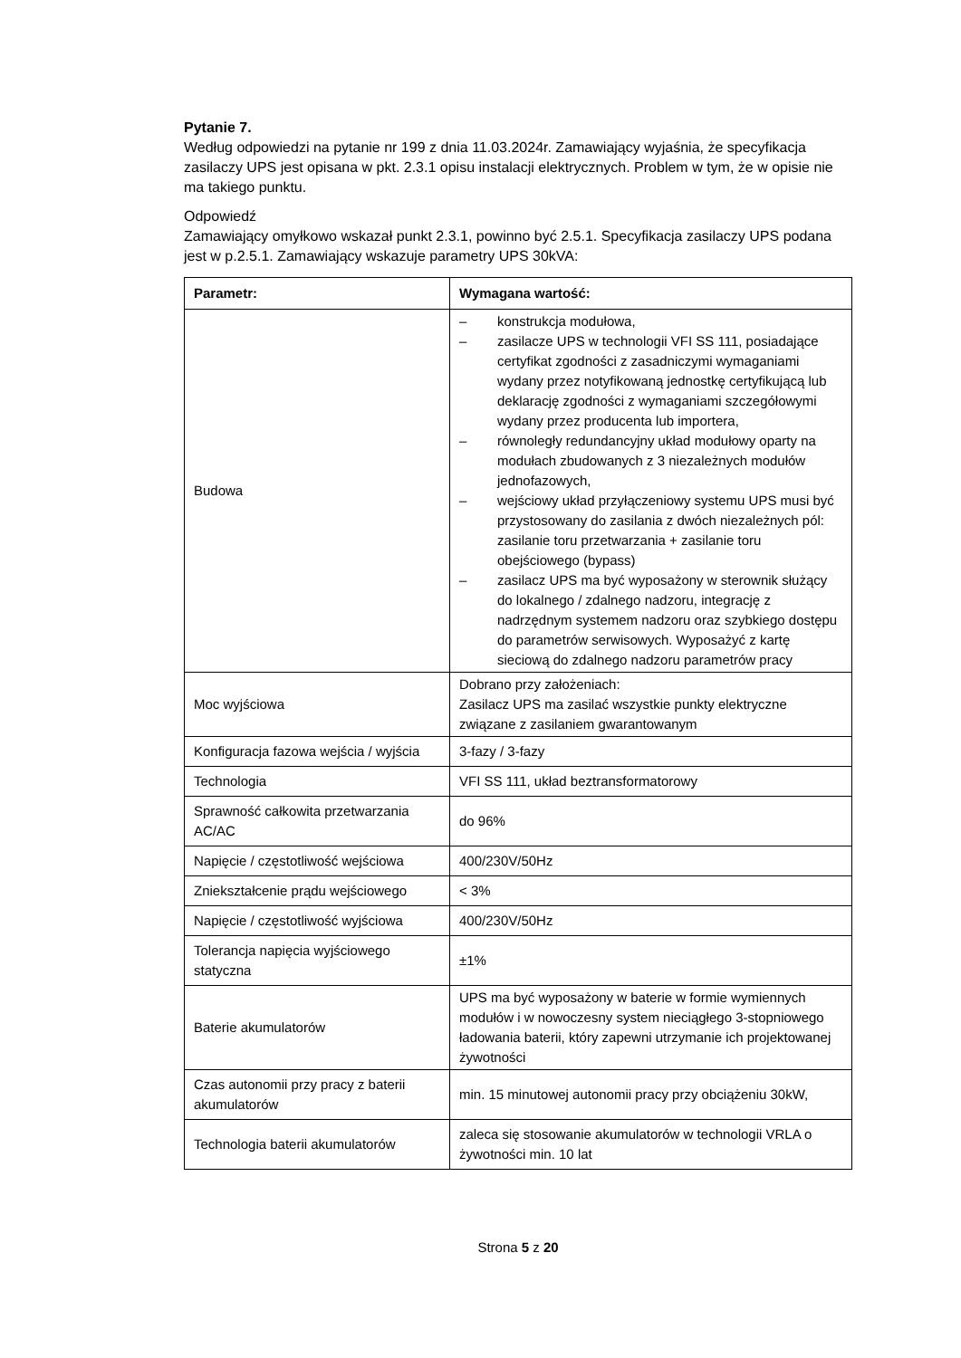Pytanie 7.
Według odpowiedzi na pytanie nr 199 z dnia 11.03.2024r. Zamawiający wyjaśnia, że specyfikacja zasilaczy UPS jest opisana w pkt. 2.3.1 opisu instalacji elektrycznych. Problem w tym, że w opisie nie ma takiego punktu.
Odpowiedź
Zamawiający omyłkowo wskazał punkt 2.3.1, powinno być 2.5.1. Specyfikacja zasilaczy UPS podana jest w p.2.5.1. Zamawiający wskazuje parametry UPS 30kVA:
| Parametr: | Wymagana wartość: |
| --- | --- |
| Budowa | – konstrukcja modułowa, – zasilacze UPS w technologii VFI SS 111, posiadające certyfikat zgodności z zasadniczymi wymaganiami wydany przez notyfikowaną jednostkę certyfikującą lub deklarację zgodności z wymaganiami szczegółowymi wydany przez producenta lub importera, – równoległy redundancyjny układ modułowy oparty na modułach zbudowanych z 3 niezależnych modułów jednofazowych, – wejściowy układ przyłączeniowy systemu UPS musi być przystosowany do zasilania z dwóch niezależnych pól: zasilanie toru przetwarzania + zasilanie toru obejściowego (bypass) – zasilacz UPS ma być wyposażony w sterownik służący do lokalnego / zdalnego nadzoru, integrację z nadrzędnym systemem nadzoru oraz szybkiego dostępu do parametrów serwisowych. Wyposażyć z kartę sieciową do zdalnego nadzoru parametrów pracy |
| Moc wyjściowa | Dobrano przy założeniach: Zasilacz UPS ma zasilać wszystkie punkty elektryczne związane z zasilaniem gwarantowanym |
| Konfiguracja fazowa wejścia / wyjścia | 3-fazy / 3-fazy |
| Technologia | VFI SS 111, układ beztransformatorowy |
| Sprawność całkowita przetwarzania AC/AC | do 96% |
| Napięcie / częstotliwość wejściowa | 400/230V/50Hz |
| Zniekształcenie prądu wejściowego | < 3% |
| Napięcie / częstotliwość wyjściowa | 400/230V/50Hz |
| Tolerancja napięcia wyjściowego statyczna | ±1% |
| Baterie akumulatorów | UPS ma być wyposażony w baterie w formie wymiennych modułów i w nowoczesny system nieciągłego 3-stopniowego ładowania baterii, który zapewni utrzymanie ich projektowanej żywotności |
| Czas autonomii przy pracy z baterii akumulatorów | min. 15 minutowej autonomii pracy przy obciążeniu 30kW, |
| Technologia baterii akumulatorów | zaleca się stosowanie akumulatorów w technologii VRLA o żywotności min. 10 lat |
Strona 5 z 20